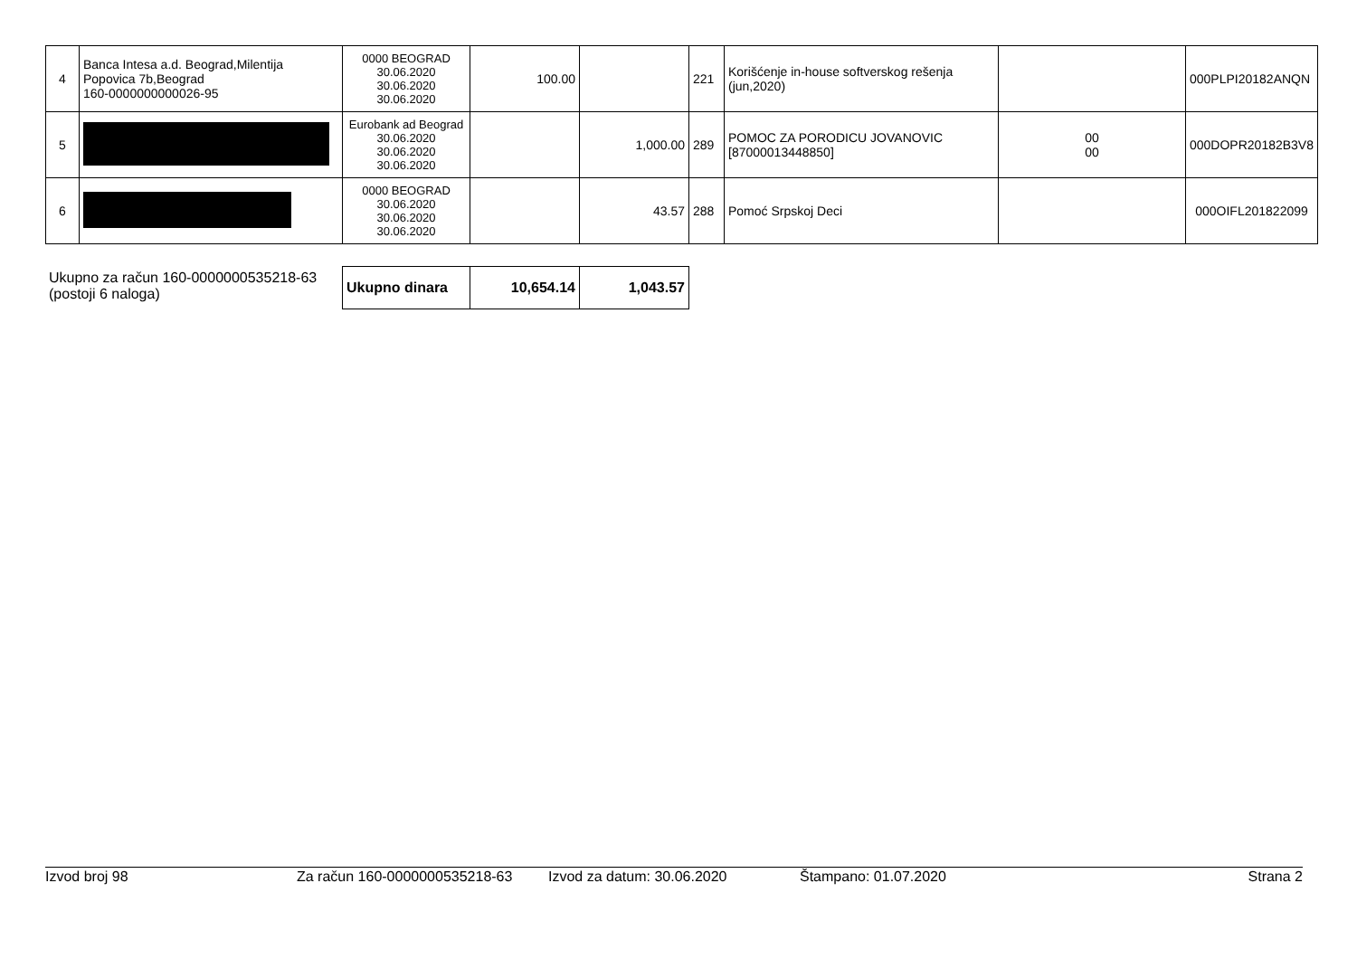| 4 | Banca Intesa a.d. Beograd,Milentija Popovica 7b,Beograd 160-0000000000026-95 | 0000 BEOGRAD 30.06.2020 30.06.2020 30.06.2020 | 100.00 | | 221 | Korišćenje in-house softverskog rešenja (jun,2020) | | 000PLPI20182ANQN |
| 5 | | Eurobank ad Beograd 30.06.2020 30.06.2020 30.06.2020 | | 1,000.00 | 289 | POMOC ZA PORODICU JOVANOVIC [87000013448850] | 00 00 | 000DOPR20182B3V8 |
| 6 | | 0000 BEOGRAD 30.06.2020 30.06.2020 30.06.2020 | | 43.57 | 288 | Pomoć Srpskoj Deci | | 000OIFL201822099 |
Ukupno za račun 160-0000000535218-63
(postoji 6 naloga)
| Ukupno dinara | 10,654.14 | 1,043.57 |
Izvod broj 98 Za račun 160-0000000535218-63 Izvod za datum: 30.06.2020 Štampano: 01.07.2020 Strana 2